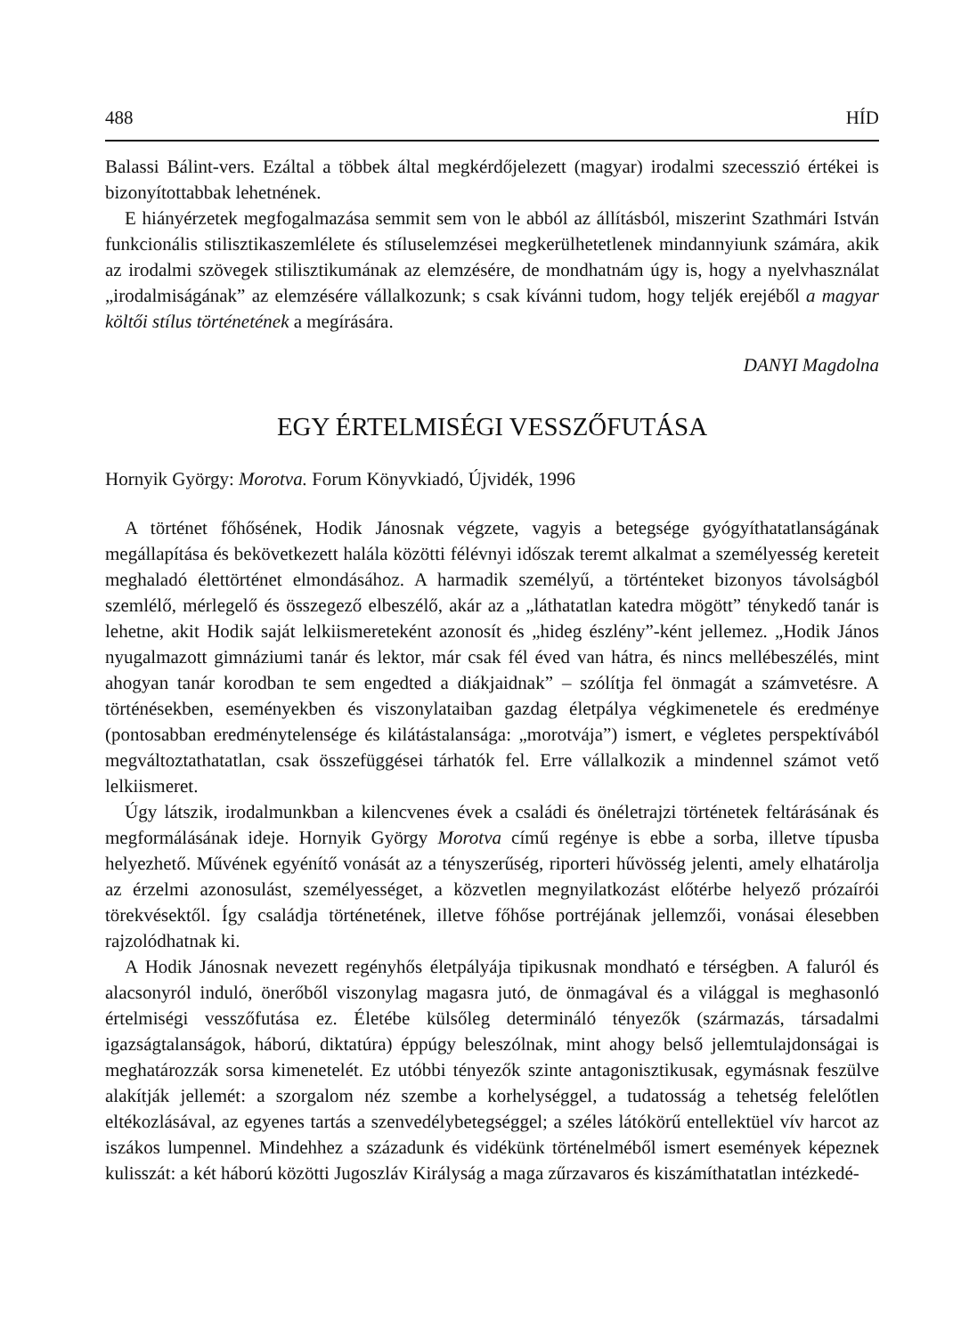488 HÍD
Balassi Bálint-vers. Ezáltal a többek által megkérdőjelezett (magyar) irodalmi szecesszió értékei is bizonyítottabbak lehetnének.
E hiányérzetek megfogalmazása semmit sem von le abból az állításból, miszerint Szathmári István funkcionális stilisztikaszemlélete és stíluselemzései megkerülhetetlenek mindannyiunk számára, akik az irodalmi szövegek stilisztikumának az elemzésére, de mondhatnám úgy is, hogy a nyelvhasználat „irodalmiságának” az elemzésére vállalkozunk; s csak kívánni tudom, hogy teljék erejéből a magyar költői stílus történetének a megírására.
DANYI Magdolna
EGY ÉRTELMISÉGI VESSZŐFUTÁSA
Hornyik György: Morotva. Forum Könyvkiadó, Újvidék, 1996
A történet főhősének, Hodik Jánosnak végzete, vagyis a betegsége gyógyíthatatlanságának megállapítása és bekövetkezett halála közötti félévnyi időszak teremt alkalmat a személyesség kereteit meghaladó élettörténet elmondásához. A harmadik személyű, a történteket bizonyos távolságból szemlélő, mérlegelő és összegező elbeszélő, akár az a „láthatatlan katedra mögött” ténykedő tanár is lehetne, akit Hodik saját lelkiismereteként azonosít és „hideg észlény”-ként jellemez. „Hodik János nyugalmazott gimnáziumi tanár és lektor, már csak fél éved van hátra, és nincs mellébeszélés, mint ahogyan tanár korodban te sem engedted a diákjaidnak” – szólítja fel önmagát a számvetésre. A történésekben, eseményekben és viszonylataiban gazdag életpálya végkimenetele és eredménye (pontosabban eredménytelensége és kilátástalansága: „morotvája”) ismert, e végletes perspektívából megváltoztathatatlan, csak összefüggései tárhatók fel. Erre vállalkozik a mindennel számot vető lelkiismeret.
Úgy látszik, irodalmunkban a kilencvenes évek a családi és önéletrajzi történetek feltárásának és megformálásának ideje. Hornyik György Morotva című regénye is ebbe a sorba, illetve típusba helyezhető. Művének egyénítő vonását az a tényszerűség, riporteri hűvösség jelenti, amely elhatárolja az érzelmi azonosulást, személyességet, a közvetlen megnyilatkozást előtérbe helyező prózaírói törekvésektől. Így családja történetének, illetve főhőse portréjának jellemzői, vonásai élesebben rajzolódhatnak ki.
A Hodik Jánosnak nevezett regényhős életpályája tipikusnak mondható e térségben. A faluról és alacsonyról induló, önerőből viszonylag magasra jutó, de önmagával és a világgal is meghasonló értelmiségi vesszőfutása ez. Életébe külsőleg determináló tényezők (származás, társadalmi igazságtalanságok, háború, diktatúra) éppúgy beleszólnak, mint ahogy belső jellemtulajdonságai is meghatározzák sorsa kimenetelét. Ez utóbbi tényezők szinte antagonisztikusak, egymásnak feszülve alakítják jellemét: a szorgalom néz szembe a korhelységgel, a tudatosság a tehetség felelőtlen eltékozlásával, az egyenes tartás a szenvedélybetegséggel; a széles látókörű entellektüel vív harcot az iszákos lumpennel. Mindehhez a századunk és vidékünk történelméből ismert események képeznek kulisszát: a két háború közötti Jugoszláv Királyság a maga zűrzavaros és kiszámíthatatlan intézkedé-